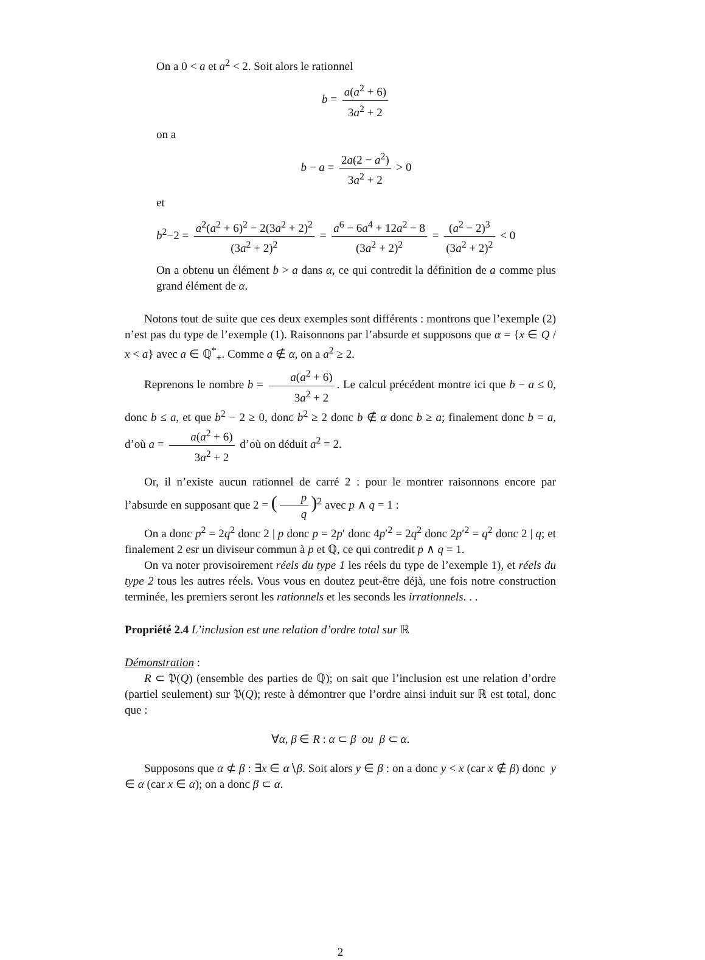On a 0 < a et a<sup>2</sup> < 2. Soit alors le rationnel
b = a(a<sup>2</sup> + 6) 3a<sup>2</sup> + 2
on a
b − a = 2a(2 − a<sup>2</sup>) 3a<sup>2</sup> + 2 > 0
et
b<sup>2</sup>−2 = a<sup>2</sup>(a<sup>2</sup> + 6)<sup>2</sup> − 2(3a<sup>2</sup> + 2)<sup>2</sup> (3a<sup>2</sup> + 2)<sup>2</sup> = a<sup>6</sup> − 6a<sup>4</sup> + 12a<sup>2</sup> − 8 (3a<sup>2</sup> + 2)<sup>2</sup> = (a<sup>2</sup> − 2)<sup>3</sup> (3a<sup>2</sup> + 2)<sup>2</sup> < 0
On a obtenu un élément b > a dans α, ce qui contredit la définition de a comme plus grand élément de α.
Notons tout de suite que ces deux exemples sont différents : montrons que l’exemple (2) n’est pas du type de l’exemple (1). Raisonnons par l’absurde et supposons que α = {x ∈ Q / x < a} avec a ∈ ℚ<sup>*</sup><sub>+</sub>. Comme a ∉ α, on a a<sup>2</sup> ≥ 2.
Reprenons le nombre b = a(a<sup>2</sup> + 6) 3a<sup>2</sup> + 2. Le calcul précédent montre ici que b − a ≤ 0, donc b ≤ a, et que b<sup>2</sup> − 2 ≥ 0, donc b<sup>2</sup> ≥ 2 donc b ∉ α donc b ≥ a; finalement donc b = a, d’où a = a(a<sup>2</sup> + 6) 3a<sup>2</sup> + 2 d’où on déduit a<sup>2</sup> = 2.
Or, il n’existe aucun rationnel de carré 2 : pour le montrer raisonnons encore par l’absurde en supposant que 2 = (p q)<sup>2</sup> avec p ∧ q = 1 :
On a donc p<sup>2</sup> = 2q<sup>2</sup> donc 2 | p donc p = 2p′ donc 4p′<sup>2</sup> = 2q<sup>2</sup> donc 2p′<sup>2</sup> = q<sup>2</sup> donc 2 | q; et finalement 2 esr un diviseur commun à p et ℚ, ce qui contredit p ∧ q = 1.
On va noter provisoirement réels du type 1 les réels du type de l’exemple 1), et réels du type 2 tous les autres réels. Vous vous en doutez peut-être déjà, une fois notre construction terminée, les premiers seront les rationnels et les seconds les irrationnels. . .
Propriété 2.4 L’inclusion est une relation d’ordre total sur ℝ
Démonstration :
R ⊂ 𝔓(Q) (ensemble des parties de ℚ); on sait que l’inclusion est une relation d’ordre (partiel seulement) sur 𝔓(Q); reste à démontrer que l’ordre ainsi induit sur ℝ est total, donc que :
∀α, β ∈ R : α ⊂ β ou β ⊂ α.
Supposons que α ⊄ β : ∃x ∈ α∖β. Soit alors y ∈ β : on a donc y < x (car x ∉ β) donc y ∈ α (car x ∈ α); on a donc β ⊂ α.
2